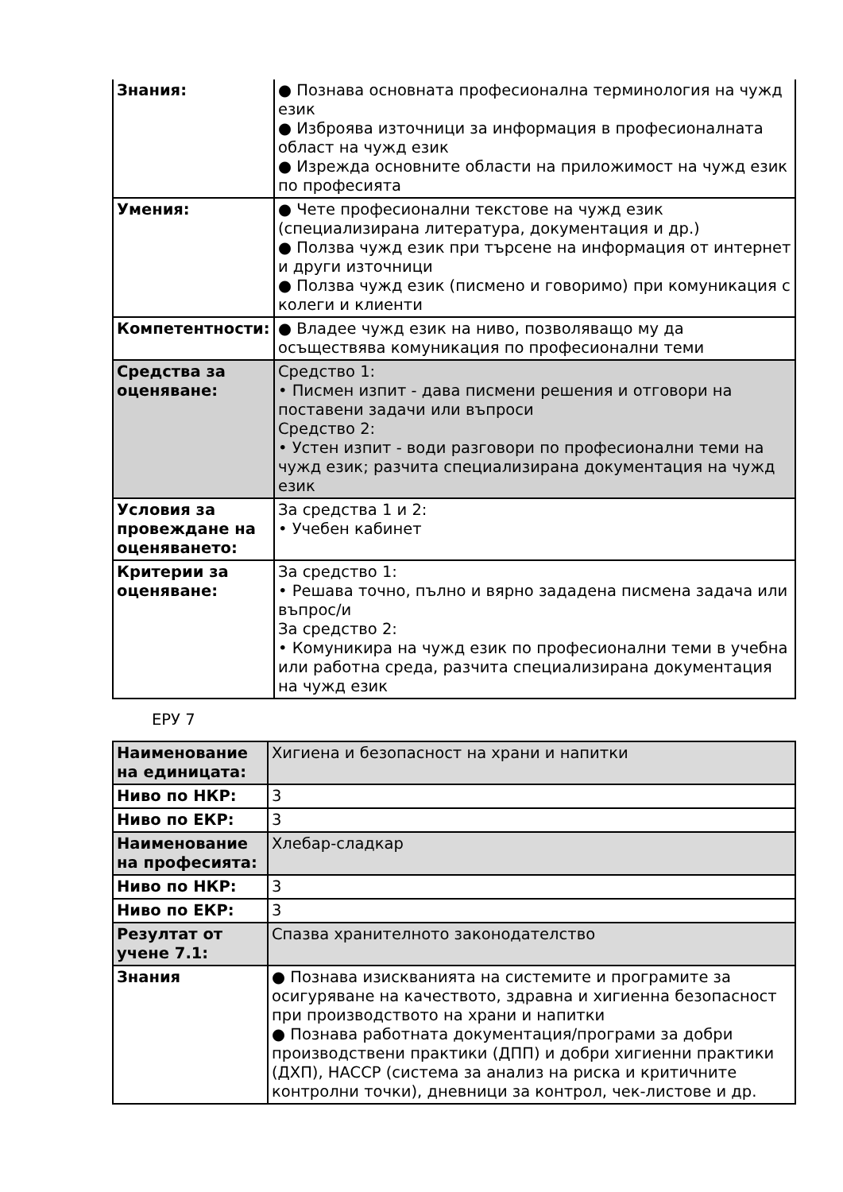| Знания: | ● Познава основната професионална терминология на чужд език ● Изброява източници за информация в професионалната област на чужд език ● Изрежда основните области на приложимост на чужд език по професията |
| Умения: | ● Чете професионални текстове на чужд език (специализирана литература, документация и др.) ● Ползва чужд език при търсене на информация от интернет и други източници ● Ползва чужд език (писмено и говоримо) при комуникация с колеги и клиенти |
| Компетентности: | ● Владее чужд език на ниво, позволяващо му да осъществява комуникация по професионални теми |
| Средства за оценяване: | Средство 1: • Писмен изпит - дава писмени решения и отговори на поставени задачи или въпроси Средство 2: • Устен изпит - води разговори по професионални теми на чужд език; разчита специализирана документация на чужд език |
| Условия за провеждане на оценяването: | За средства 1 и 2: • Учебен кабинет |
| Критерии за оценяване: | За средство 1: • Решава точно, пълно и вярно зададена писмена задача или въпрос/и За средство 2: • Комуникира на чужд език по професионални теми в учебна или работна среда, разчита специализирана документация на чужд език |
ЕРУ 7
| Наименование на единицата: | Хигиена и безопасност на храни и напитки |
| Ниво по НКР: | 3 |
| Ниво по ЕКР: | 3 |
| Наименование на професията: | Хлебар-сладкар |
| Ниво по НКР: | 3 |
| Ниво по ЕКР: | 3 |
| Резултат от учене 7.1: | Спазва хранителното законодателство |
| Знания | ● Познава изискванията на системите и програмите за осигуряване на качеството, здравна и хигиенна безопасност при производството на храни и напитки ● Познава работната документация/програми за добри производствени практики (ДПП) и добри хигиенни практики (ДХП), HACCP (система за анализ на риска и критичните контролни точки), дневници за контрол, чек-листове и др. |